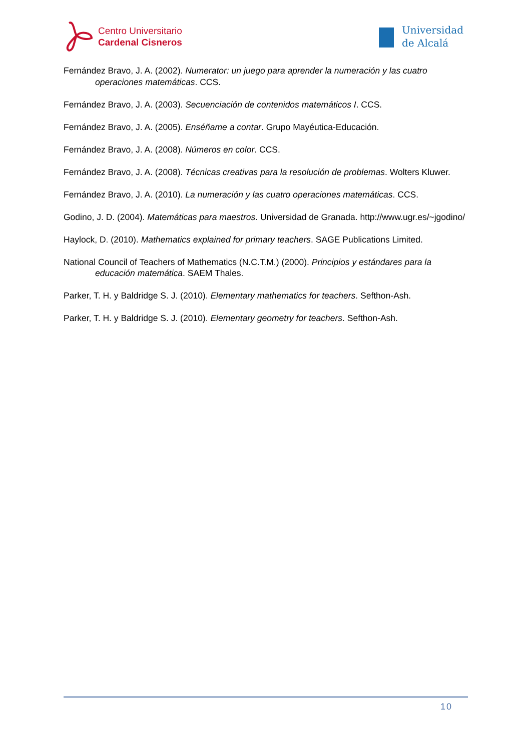Centro Universitario
Cardenal Cisneros
Universidad
de Alcalá
Fernández Bravo, J. A. (2002). Numerator: un juego para aprender la numeración y las cuatro operaciones matemáticas. CCS.
Fernández Bravo, J. A. (2003). Secuenciación de contenidos matemáticos I. CCS.
Fernández Bravo, J. A. (2005). Enséñame a contar. Grupo Mayéutica-Educación.
Fernández Bravo, J. A. (2008). Números en color. CCS.
Fernández Bravo, J. A. (2008). Técnicas creativas para la resolución de problemas. Wolters Kluwer.
Fernández Bravo, J. A. (2010). La numeración y las cuatro operaciones matemáticas. CCS.
Godino, J. D. (2004). Matemáticas para maestros. Universidad de Granada. http://www.ugr.es/~jgodino/
Haylock, D. (2010). Mathematics explained for primary teachers. SAGE Publications Limited.
National Council of Teachers of Mathematics (N.C.T.M.) (2000). Principios y estándares para la educación matemática. SAEM Thales.
Parker, T. H. y Baldridge S. J. (2010). Elementary mathematics for teachers. Sefthon-Ash.
Parker, T. H. y Baldridge S. J. (2010). Elementary geometry for teachers. Sefthon-Ash.
10